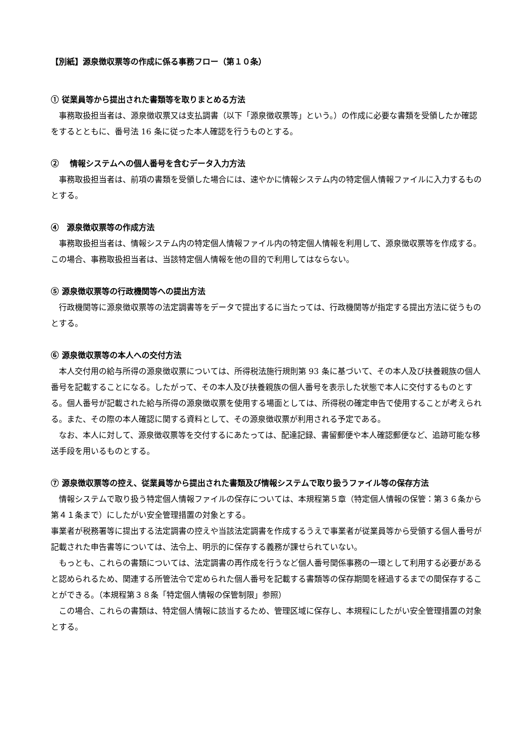【別紙】源泉徴収票等の作成に係る事務フロー（第１０条）
① 従業員等から提出された書類等を取りまとめる方法
事務取扱担当者は、源泉徴収票又は支払調書（以下「源泉徴収票等」という。）の作成に必要な書類を受領したか確認をするとともに、番号法 16 条に従った本人確認を行うものとする。
②　 情報システムへの個人番号を含むデータ入力方法
事務取扱担当者は、前項の書類を受領した場合には、速やかに情報システム内の特定個人情報ファイルに入力するものとする。
④　源泉徴収票等の作成方法
事務取扱担当者は、情報システム内の特定個人情報ファイル内の特定個人情報を利用して、源泉徴収票等を作成する。この場合、事務取扱担当者は、当該特定個人情報を他の目的で利用してはならない。
⑤ 源泉徴収票等の行政機関等への提出方法
行政機関等に源泉徴収票等の法定調書等をデータで提出するに当たっては、行政機関等が指定する提出方法に従うものとする。
⑥ 源泉徴収票等の本人への交付方法
本人交付用の給与所得の源泉徴収票については、所得税法施行規則第 93 条に基づいて、その本人及び扶養親族の個人番号を記載することになる。したがって、その本人及び扶養親族の個人番号を表示した状態で本人に交付するものとする。個人番号が記載された給与所得の源泉徴収票を使用する場面としては、所得税の確定申告で使用することが考えられる。また、その際の本人確認に関する資料として、その源泉徴収票が利用される予定である。
なお、本人に対して、源泉徴収票等を交付するにあたっては、配達記録、書留郵便や本人確認郵便など、追跡可能な移送手段を用いるものとする。
⑦ 源泉徴収票等の控え、従業員等から提出された書類及び情報システムで取り扱うファイル等の保存方法
情報システムで取り扱う特定個人情報ファイルの保存については、本規程第５章（特定個人情報の保管：第３６条から第４１条まで）にしたがい安全管理措置の対象とする。
事業者が税務署等に提出する法定調書の控えや当該法定調書を作成するうえで事業者が従業員等から受領する個人番号が記載された申告書等については、法令上、明示的に保存する義務が課せられていない。
もっとも、これらの書類については、法定調書の再作成を行うなど個人番号関係事務の一環として利用する必要があると認められるため、関連する所管法令で定められた個人番号を記載する書類等の保存期間を経過するまでの間保存することができる。（本規程第３８条「特定個人情報の保管制限」参照）
この場合、これらの書類は、特定個人情報に該当するため、管理区域に保存し、本規程にしたがい安全管理措置の対象とする。